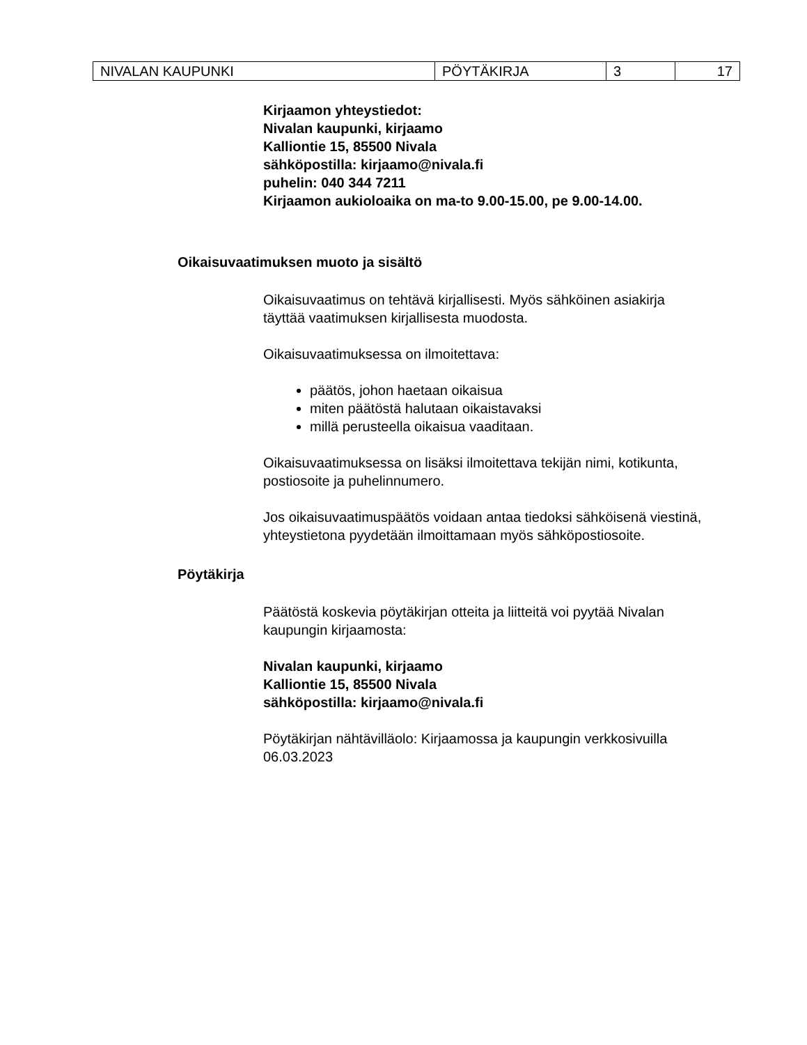| NIVALAN KAUPUNKI | PÖYTÄKIRJA | 3 | 17 |
Kirjaamon yhteystiedot:
Nivalan kaupunki, kirjaamo
Kalliontie 15, 85500 Nivala
sähköpostilla: kirjaamo@nivala.fi
puhelin: 040 344 7211
Kirjaamon aukioloaika on ma-to 9.00-15.00, pe 9.00-14.00.
Oikaisuvaatimuksen muoto ja sisältö
Oikaisuvaatimus on tehtävä kirjallisesti. Myös sähköinen asiakirja täyttää vaatimuksen kirjallisesta muodosta.
Oikaisuvaatimuksessa on ilmoitettava:
päätös, johon haetaan oikaisua
miten päätöstä halutaan oikaistavaksi
millä perusteella oikaisua vaaditaan.
Oikaisuvaatimuksessa on lisäksi ilmoitettava tekijän nimi, kotikunta, postiosoite ja puhelinnumero.
Jos oikaisuvaatimuspäätös voidaan antaa tiedoksi sähköisenä viestinä, yhteystietona pyydetään ilmoittamaan myös sähköpostiosoite.
Pöytäkirja
Päätöstä koskevia pöytäkirjan otteita ja liitteitä voi pyytää Nivalan kaupungin kirjaamosta:
Nivalan kaupunki, kirjaamo
Kalliontie 15, 85500 Nivala
sähköpostilla: kirjaamo@nivala.fi
Pöytäkirjan nähtävilläolo: Kirjaamossa ja kaupungin verkkosivuilla 06.03.2023